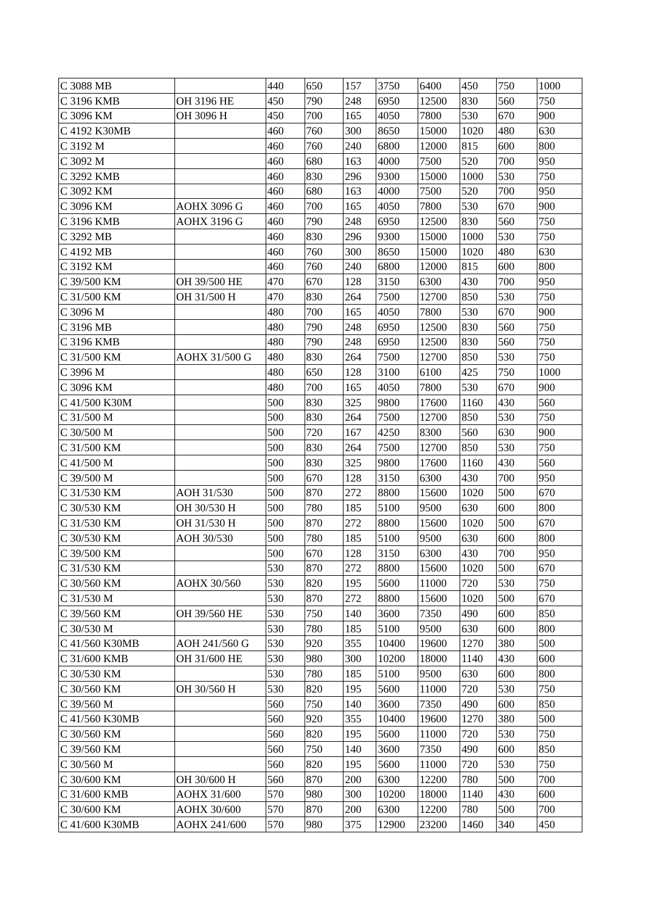| C 3088 MB | | 440 | 650 | 157 | 3750 | 6400 | 450 | 750 | 1000 |
| C 3196 KMB | OH 3196 HE | 450 | 790 | 248 | 6950 | 12500 | 830 | 560 | 750 |
| C 3096 KM | OH 3096 H | 450 | 700 | 165 | 4050 | 7800 | 530 | 670 | 900 |
| C 4192 K30MB | | 460 | 760 | 300 | 8650 | 15000 | 1020 | 480 | 630 |
| C 3192 M | | 460 | 760 | 240 | 6800 | 12000 | 815 | 600 | 800 |
| C 3092 M | | 460 | 680 | 163 | 4000 | 7500 | 520 | 700 | 950 |
| C 3292 KMB | | 460 | 830 | 296 | 9300 | 15000 | 1000 | 530 | 750 |
| C 3092 KM | | 460 | 680 | 163 | 4000 | 7500 | 520 | 700 | 950 |
| C 3096 KM | AOHX 3096 G | 460 | 700 | 165 | 4050 | 7800 | 530 | 670 | 900 |
| C 3196 KMB | AOHX 3196 G | 460 | 790 | 248 | 6950 | 12500 | 830 | 560 | 750 |
| C 3292 MB | | 460 | 830 | 296 | 9300 | 15000 | 1000 | 530 | 750 |
| C 4192 MB | | 460 | 760 | 300 | 8650 | 15000 | 1020 | 480 | 630 |
| C 3192 KM | | 460 | 760 | 240 | 6800 | 12000 | 815 | 600 | 800 |
| C 39/500 KM | OH 39/500 HE | 470 | 670 | 128 | 3150 | 6300 | 430 | 700 | 950 |
| C 31/500 KM | OH 31/500 H | 470 | 830 | 264 | 7500 | 12700 | 850 | 530 | 750 |
| C 3096 M | | 480 | 700 | 165 | 4050 | 7800 | 530 | 670 | 900 |
| C 3196 MB | | 480 | 790 | 248 | 6950 | 12500 | 830 | 560 | 750 |
| C 3196 KMB | | 480 | 790 | 248 | 6950 | 12500 | 830 | 560 | 750 |
| C 31/500 KM | AOHX 31/500 G | 480 | 830 | 264 | 7500 | 12700 | 850 | 530 | 750 |
| C 3996 M | | 480 | 650 | 128 | 3100 | 6100 | 425 | 750 | 1000 |
| C 3096 KM | | 480 | 700 | 165 | 4050 | 7800 | 530 | 670 | 900 |
| C 41/500 K30M | | 500 | 830 | 325 | 9800 | 17600 | 1160 | 430 | 560 |
| C 31/500 M | | 500 | 830 | 264 | 7500 | 12700 | 850 | 530 | 750 |
| C 30/500 M | | 500 | 720 | 167 | 4250 | 8300 | 560 | 630 | 900 |
| C 31/500 KM | | 500 | 830 | 264 | 7500 | 12700 | 850 | 530 | 750 |
| C 41/500 M | | 500 | 830 | 325 | 9800 | 17600 | 1160 | 430 | 560 |
| C 39/500 M | | 500 | 670 | 128 | 3150 | 6300 | 430 | 700 | 950 |
| C 31/530 KM | AOH 31/530 | 500 | 870 | 272 | 8800 | 15600 | 1020 | 500 | 670 |
| C 30/530 KM | OH 30/530 H | 500 | 780 | 185 | 5100 | 9500 | 630 | 600 | 800 |
| C 31/530 KM | OH 31/530 H | 500 | 870 | 272 | 8800 | 15600 | 1020 | 500 | 670 |
| C 30/530 KM | AOH 30/530 | 500 | 780 | 185 | 5100 | 9500 | 630 | 600 | 800 |
| C 39/500 KM | | 500 | 670 | 128 | 3150 | 6300 | 430 | 700 | 950 |
| C 31/530 KM | | 530 | 870 | 272 | 8800 | 15600 | 1020 | 500 | 670 |
| C 30/560 KM | AOHX 30/560 | 530 | 820 | 195 | 5600 | 11000 | 720 | 530 | 750 |
| C 31/530 M | | 530 | 870 | 272 | 8800 | 15600 | 1020 | 500 | 670 |
| C 39/560 KM | OH 39/560 HE | 530 | 750 | 140 | 3600 | 7350 | 490 | 600 | 850 |
| C 30/530 M | | 530 | 780 | 185 | 5100 | 9500 | 630 | 600 | 800 |
| C 41/560 K30MB | AOH 241/560 G | 530 | 920 | 355 | 10400 | 19600 | 1270 | 380 | 500 |
| C 31/600 KMB | OH 31/600 HE | 530 | 980 | 300 | 10200 | 18000 | 1140 | 430 | 600 |
| C 30/530 KM | | 530 | 780 | 185 | 5100 | 9500 | 630 | 600 | 800 |
| C 30/560 KM | OH 30/560 H | 530 | 820 | 195 | 5600 | 11000 | 720 | 530 | 750 |
| C 39/560 M | | 560 | 750 | 140 | 3600 | 7350 | 490 | 600 | 850 |
| C 41/560 K30MB | | 560 | 920 | 355 | 10400 | 19600 | 1270 | 380 | 500 |
| C 30/560 KM | | 560 | 820 | 195 | 5600 | 11000 | 720 | 530 | 750 |
| C 39/560 KM | | 560 | 750 | 140 | 3600 | 7350 | 490 | 600 | 850 |
| C 30/560 M | | 560 | 820 | 195 | 5600 | 11000 | 720 | 530 | 750 |
| C 30/600 KM | OH 30/600 H | 560 | 870 | 200 | 6300 | 12200 | 780 | 500 | 700 |
| C 31/600 KMB | AOHX 31/600 | 570 | 980 | 300 | 10200 | 18000 | 1140 | 430 | 600 |
| C 30/600 KM | AOHX 30/600 | 570 | 870 | 200 | 6300 | 12200 | 780 | 500 | 700 |
| C 41/600 K30MB | AOHX 241/600 | 570 | 980 | 375 | 12900 | 23200 | 1460 | 340 | 450 |